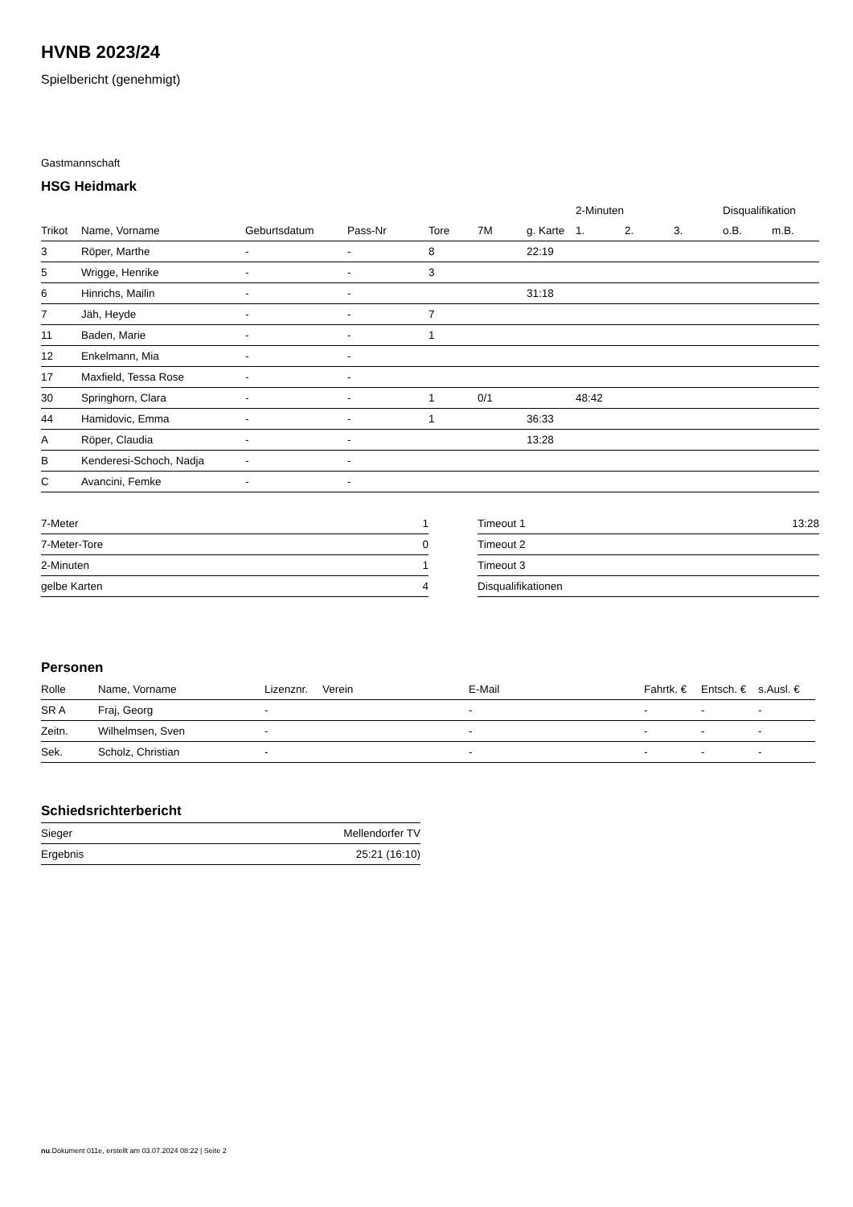HVNB 2023/24
Spielbericht (genehmigt)
Gastmannschaft
HSG Heidmark
| | | | | | | | 2-Minuten | | | Disqualifikation | |
| Trikot | Name, Vorname | Geburtsdatum | Pass-Nr | Tore | 7M | g. Karte | 1. | 2. | 3. | o.B. | m.B. |
| 3 | Röper, Marthe | - | - | 8 | | 22:19 | | | | | |
| 5 | Wrigge, Henrike | - | - | 3 | | | | | | | |
| 6 | Hinrichs, Mailin | - | - | | | 31:18 | | | | | |
| 7 | Jäh, Heyde | - | - | 7 | | | | | | | |
| 11 | Baden, Marie | - | - | 1 | | | | | | | |
| 12 | Enkelmann, Mia | - | - | | | | | | | | |
| 17 | Maxfield, Tessa Rose | - | - | | | | | | | | |
| 30 | Springhorn, Clara | - | - | 1 | 0/1 | | 48:42 | | | | |
| 44 | Hamidovic, Emma | - | - | 1 | | 36:33 | | | | | |
| A | Röper, Claudia | - | - | | | 13:28 | | | | | |
| B | Kenderesi-Schoch, Nadja | - | - | | | | | | | | |
| C | Avancini, Femke | - | - | | | | | | | | |
| 7-Meter | 1 |
| 7-Meter-Tore | 0 |
| 2-Minuten | 1 |
| gelbe Karten | 4 |
| Timeout 1 | 13:28 |
| Timeout 2 | |
| Timeout 3 | |
| Disqualifikationen | |
Personen
| Rolle | Name, Vorname | Lizenznr. | Verein | E-Mail | Fahrtk. € | Entsch. € | s.Ausl. € |
| --- | --- | --- | --- | --- | --- | --- | --- |
| SR A | Fraj, Georg | - | | - | - | - | - |
| Zeitn. | Wilhelmsen, Sven | - | | - | - | - | - |
| Sek. | Scholz, Christian | - | | - | - | - | - |
Schiedsrichterbericht
| Sieger | Mellendorfer TV |
| Ergebnis | 25:21 (16:10) |
nu.Dokument 011e, erstellt am 03.07.2024 08:22 | Seite 2